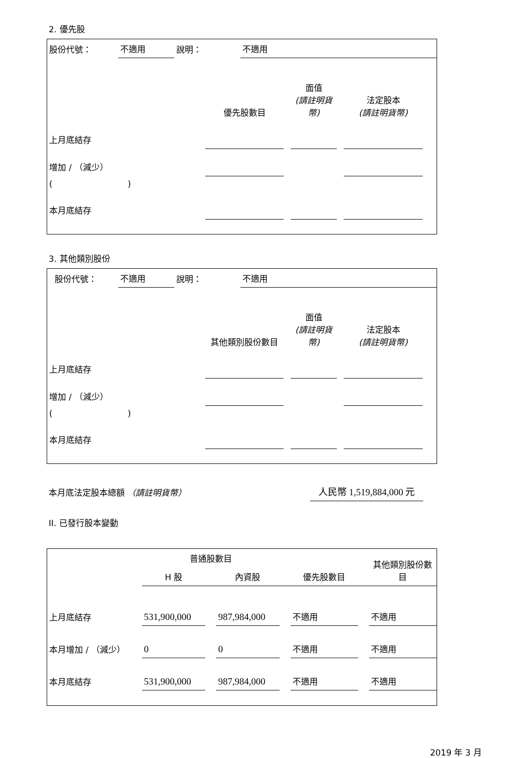2. 優先股
| 股份代號： | 不適用 | 說明： | 不適用 |
| | 優先股數目 | | 面值 (請註明貨幣) | | 法定股本 (請註明貨幣) | |
| 上月底結存 | | | | | | |
| 增加 / （減少） | | | | | | |
| ( ) | | | | | | |
| 本月底結存 | | | | | | |
3. 其他類別股份
| 股份代號： | 不適用 | 說明： | 不適用 |
| | 其他類別股份數目 | | 面值 (請註明貨幣) | | 法定股本 (請註明貨幣) | |
| 上月底結存 | | | | | | |
| 增加 / （減少） | | | | | | |
| ( ) | | | | | | |
| 本月底結存 | | | | | | |
| 本月底法定股本總額 （請註明貨幣） | 人民幣 1,519,884,000 元 | |
II. 已發行股本變動
| | 普通股數目 | | | | | | 其他類別股份數目 |
| | H 股 | | 內資股 | | 優先股數目 | | |
| 上月底結存 | 531,900,000 | | 987,984,000 | | 不適用 | | 不適用 |
| 本月增加 / （減少） | 0 | | 0 | | 不適用 | | 不適用 |
| 本月底結存 | 531,900,000 | | 987,984,000 | | 不適用 | | 不適用 |
2019 年 3 月